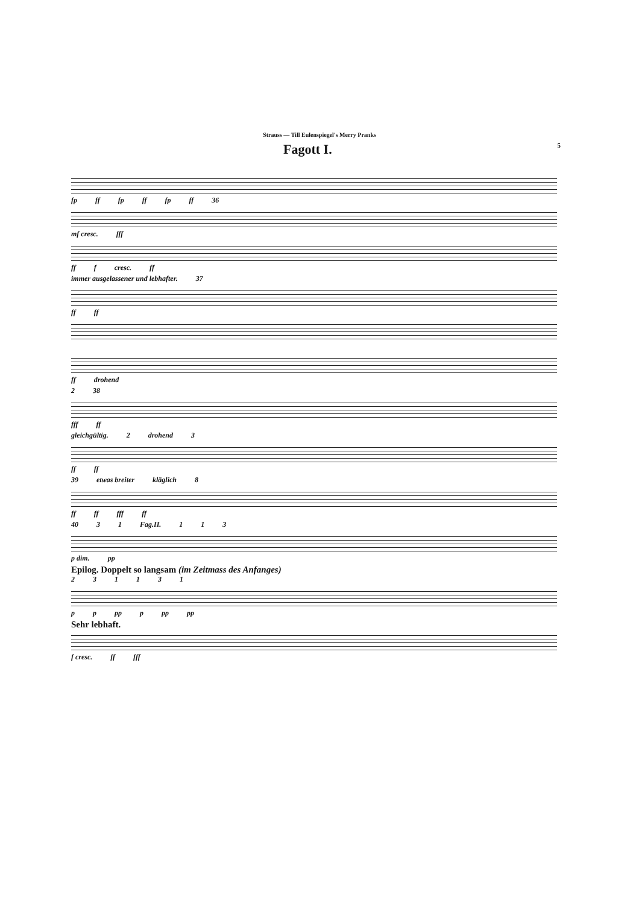Strauss — Till Eulenspiegel's Merry Pranks
Fagott I. 5
fp ff fp ff fp ff 36
mf cresc. fff
ff f cresc. ff
immer ausgelassener und lebhafter. 37
ff ff
ff drohend
2 38
fff ff
gleichgültig. 2 drohend 3
ff ff
39 etwas breiter kläglich 8
ff ff fff ff
40 31 Fag.II. 113
p dim. pp
Epilog. Doppelt so langsam (im Zeitmass des Anfanges)
231131
pp pp p pp pp
Sehr lebhaft.
f cresc. ff fff